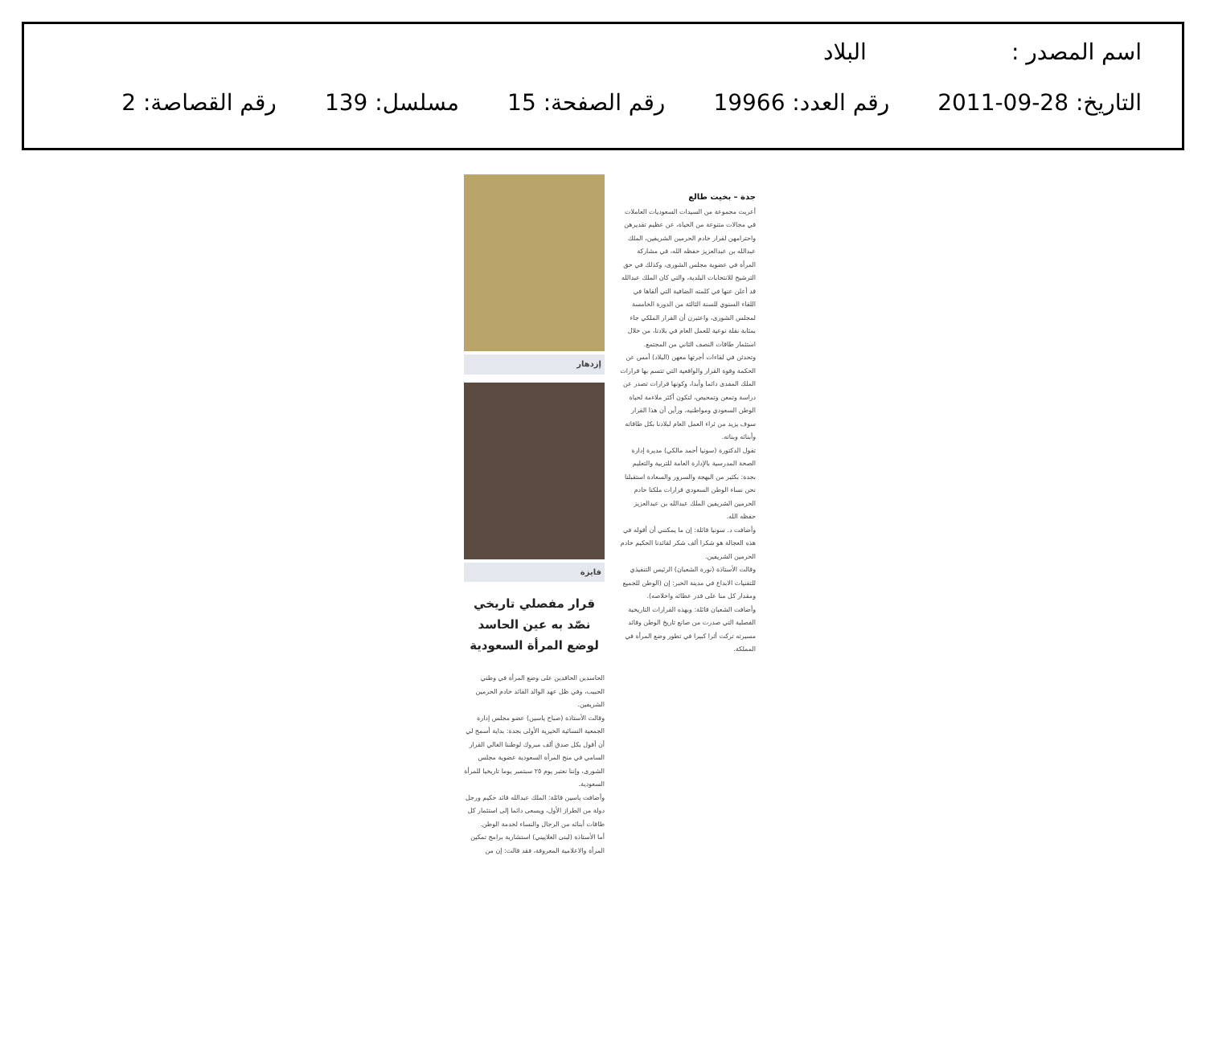اسم المصدر : البلاد
التاريخ: 28-09-2011 رقم العدد: 19966 رقم الصفحة: 15 مسلسل: 139 رقم القصاصة: 2
جدة – بخيت طالع
أعربت مجموعة من السيدات السعوديات العاملات في مجالات متنوعة من الحياة، عن عظيم تقديرهن واحترامهن لقرار خادم الحرمين الشريفين، الملك عبدالله بن عبدالعزيز حفظه الله، في مشاركة المرأة في عضوية مجلس الشورى، وكذلك في حق الترشيح للانتخابات البلدية، والتي كان الملك عبدالله قد أعلن عنها في كلمته الضافية التي ألقاها في اللقاء السنوي للسنة الثالثة من الدورة الخامسة لمجلس الشورى، واعتبرن أن القرار الملكي جاء بمثابة نقلة نوعية للعمل العام في بلادنا، من خلال استثمار طاقات النصف الثاني من المجتمع.
وتحدثن في لقاءات أجرتها معهن (البلاد) أمس عن الحكمة وقوة القرار والواقعية التي تتسم بها قرارات الملك المفدى دائما وأبدا، وكونها قرارات تصدر عن دراسة وتمعن وتمحيص، لتكون أكثر ملاءمة لحياة الوطن السعودي ومواطنيه، ورأين أن هذا القرار سوف يزيد من ثراء العمل العام لبلادنا بكل طاقاته وأبنائه وبناته.
تقول الدكتورة (سونيا أحمد مالكي) مديرة إدارة الصحة المدرسية بالإدارة العامة للتربية والتعليم بجدة: بكثير من البهجة والسرور والسعادة استقبلنا نحن نساء الوطن السعودي قرارات ملكنا خادم الحرمين الشريفين الملك عبدالله بن عبدالعزيز حفظه الله.
وأضافت د. سونيا قائلة: إن ما يمكنني أن أقوله في هذه العجالة هو شكرا ألف شكر لقائدنا الحكيم خادم الحرمين الشريفين.
وقالت الأستاذة (نورة الشعبان) الرئيس التنفيذي للتقنيات الابداع في مدينة الخبر: إن (الوطن للجميع ومقدار كل منا على قدر عطائه واخلاصه).
وأضافت الشعبان قائلة: وبهذه القرارات التاريخية الفصلية التي صدرت من صانع تاريخ الوطن وقائد مسيرته تركت أثرا كبيرا في تطور وضع المرأة في المملكة.
إزدهار
فايزة
قرار مفصلي تاريخي
نصّد به عين الحاسد
لوضع المرأة السعودية
الحاسدين الحاقدين على وضع المرأة في وطني الحبيب، وفي ظل عهد الوالد القائد خادم الحرمين الشريفين.
وقالت الأستاذة (صباح ياسين) عضو مجلس إدارة الجمعية النسائية الخيرية الأولى بجدة: بداية أسمح لي أن أقول بكل صدق ألف مبروك لوطننا الغالي القرار السامي في منح المرأة السعودية عضوية مجلس الشورى، وإننا نعتبر يوم ٢٥ سبتمبر يوما تاريخيا للمرأة السعودية.
وأضافت ياسين قائلة: الملك عبدالله قائد حكيم ورجل دولة من الطراز الأول، ويسعى دائما إلى استثمار كل طاقات أبنائه من الرجال والنساء لخدمة الوطن.
أما الأستاذة (لبنى الغلاييني) استشارية برامج تمكين المرأة والاعلامية المعروفة، فقد قالت: إن من